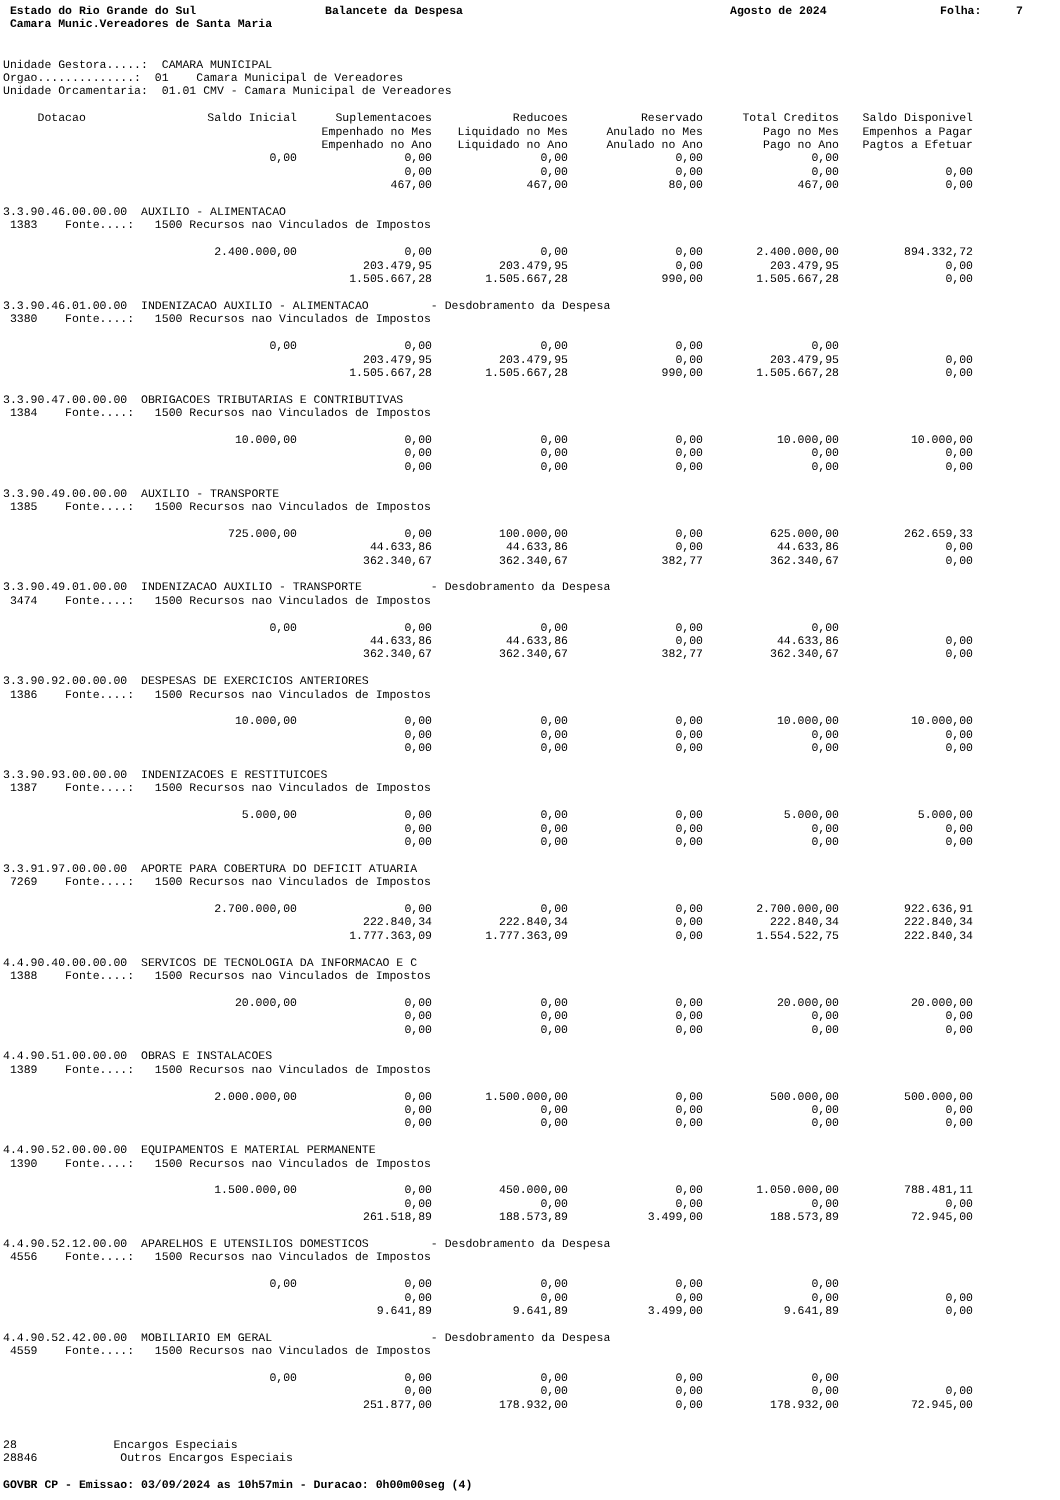Estado do Rio Grande do Sul
Balancete da Despesa
Agosto de 2024
Folha: 7
Camara Munic.Vereadores de Santa Maria
Unidade Gestora.....: CAMARA MUNICIPAL Orgao..............: 01 Camara Municipal de Vereadores Unidade Orcamentaria: 01.01 CMV - Camara Municipal de Vereadores
| Dotacao | Saldo Inicial | Suplementacoes | Reducoes | Reservado | Total Creditos | Saldo Disponivel |
| --- | --- | --- | --- | --- | --- | --- |
| | | Empenhado no Mes | Liquidado no Mes | Anulado no Mes | Pago no Mes | Empenhos a Pagar |
| | | Empenhado no Ano | Liquidado no Ano | Anulado no Ano | Pago no Ano | Pagtos a Efetuar |
| | 0,00 | 0,00 | 0,00 | 0,00 | 0,00 | |
| | | 0,00 | 0,00 | 0,00 | 0,00 | 0,00 |
| | | 467,00 | 467,00 | 80,00 | 467,00 | 0,00 |
| 3.3.90.46.00.00.00 AUXILIO - ALIMENTACAO | | | | | | |
| 1383 Fonte....: 1500 Recursos nao Vinculados de Impostos | | | | | | |
| | 2.400.000,00 | 0,00 | 0,00 | 0,00 | 2.400.000,00 | 894.332,72 |
| | | 203.479,95 | 203.479,95 | 0,00 | 203.479,95 | 0,00 |
| | | 1.505.667,28 | 1.505.667,28 | 990,00 | 1.505.667,28 | 0,00 |
| 3.3.90.46.01.00.00 INDENIZACAO AUXILIO - ALIMENTACAO - Desdobramento da Despesa | | | | | | |
| 3380 Fonte....: 1500 Recursos nao Vinculados de Impostos | | | | | | |
| | 0,00 | 0,00 | 0,00 | 0,00 | 0,00 | |
| | | 203.479,95 | 203.479,95 | 0,00 | 203.479,95 | 0,00 |
| | | 1.505.667,28 | 1.505.667,28 | 990,00 | 1.505.667,28 | 0,00 |
| 3.3.90.47.00.00.00 OBRIGACOES TRIBUTARIAS E CONTRIBUTIVAS | | | | | | |
| 1384 Fonte....: 1500 Recursos nao Vinculados de Impostos | | | | | | |
| | 10.000,00 | 0,00 | 0,00 | 0,00 | 10.000,00 | 10.000,00 |
| | | 0,00 | 0,00 | 0,00 | 0,00 | 0,00 |
| | | 0,00 | 0,00 | 0,00 | 0,00 | 0,00 |
| 3.3.90.49.00.00.00 AUXILIO - TRANSPORTE | | | | | | |
| 1385 Fonte....: 1500 Recursos nao Vinculados de Impostos | | | | | | |
| | 725.000,00 | 0,00 | 100.000,00 | 0,00 | 625.000,00 | 262.659,33 |
| | | 44.633,86 | 44.633,86 | 0,00 | 44.633,86 | 0,00 |
| | | 362.340,67 | 362.340,67 | 382,77 | 362.340,67 | 0,00 |
| 3.3.90.49.01.00.00 INDENIZACAO AUXILIO - TRANSPORTE - Desdobramento da Despesa | | | | | | |
| 3474 Fonte....: 1500 Recursos nao Vinculados de Impostos | | | | | | |
| | 0,00 | 0,00 | 0,00 | 0,00 | 0,00 | |
| | | 44.633,86 | 44.633,86 | 0,00 | 44.633,86 | 0,00 |
| | | 362.340,67 | 362.340,67 | 382,77 | 362.340,67 | 0,00 |
| 3.3.90.92.00.00.00 DESPESAS DE EXERCICIOS ANTERIORES | | | | | | |
| 1386 Fonte....: 1500 Recursos nao Vinculados de Impostos | | | | | | |
| | 10.000,00 | 0,00 | 0,00 | 0,00 | 10.000,00 | 10.000,00 |
| | | 0,00 | 0,00 | 0,00 | 0,00 | 0,00 |
| | | 0,00 | 0,00 | 0,00 | 0,00 | 0,00 |
| 3.3.90.93.00.00.00 INDENIZACOES E RESTITUICOES | | | | | | |
| 1387 Fonte....: 1500 Recursos nao Vinculados de Impostos | | | | | | |
| | 5.000,00 | 0,00 | 0,00 | 0,00 | 5.000,00 | 5.000,00 |
| | | 0,00 | 0,00 | 0,00 | 0,00 | 0,00 |
| | | 0,00 | 0,00 | 0,00 | 0,00 | 0,00 |
| 3.3.91.97.00.00.00 APORTE PARA COBERTURA DO DEFICIT ATUARIA | | | | | | |
| 7269 Fonte....: 1500 Recursos nao Vinculados de Impostos | | | | | | |
| | 2.700.000,00 | 0,00 | 0,00 | 0,00 | 2.700.000,00 | 922.636,91 |
| | | 222.840,34 | 222.840,34 | 0,00 | 222.840,34 | 222.840,34 |
| | | 1.777.363,09 | 1.777.363,09 | 0,00 | 1.554.522,75 | 222.840,34 |
| 4.4.90.40.00.00.00 SERVICOS DE TECNOLOGIA DA INFORMACAO E C | | | | | | |
| 1388 Fonte....: 1500 Recursos nao Vinculados de Impostos | | | | | | |
| | 20.000,00 | 0,00 | 0,00 | 0,00 | 20.000,00 | 20.000,00 |
| | | 0,00 | 0,00 | 0,00 | 0,00 | 0,00 |
| | | 0,00 | 0,00 | 0,00 | 0,00 | 0,00 |
| 4.4.90.51.00.00.00 OBRAS E INSTALACOES | | | | | | |
| 1389 Fonte....: 1500 Recursos nao Vinculados de Impostos | | | | | | |
| | 2.000.000,00 | 0,00 | 1.500.000,00 | 0,00 | 500.000,00 | 500.000,00 |
| | | 0,00 | 0,00 | 0,00 | 0,00 | 0,00 |
| | | 0,00 | 0,00 | 0,00 | 0,00 | 0,00 |
| 4.4.90.52.00.00.00 EQUIPAMENTOS E MATERIAL PERMANENTE | | | | | | |
| 1390 Fonte....: 1500 Recursos nao Vinculados de Impostos | | | | | | |
| | 1.500.000,00 | 0,00 | 450.000,00 | 0,00 | 1.050.000,00 | 788.481,11 |
| | | 0,00 | 0,00 | 0,00 | 0,00 | 0,00 |
| | | 261.518,89 | 188.573,89 | 3.499,00 | 188.573,89 | 72.945,00 |
| 4.4.90.52.12.00.00 APARELHOS E UTENSILIOS DOMESTICOS - Desdobramento da Despesa | | | | | | |
| 4556 Fonte....: 1500 Recursos nao Vinculados de Impostos | | | | | | |
| | 0,00 | 0,00 | 0,00 | 0,00 | 0,00 | |
| | | 0,00 | 0,00 | 0,00 | 0,00 | 0,00 |
| | | 9.641,89 | 9.641,89 | 3.499,00 | 9.641,89 | 0,00 |
| 4.4.90.52.42.00.00 MOBILIARIO EM GERAL - Desdobramento da Despesa | | | | | | |
| 4559 Fonte....: 1500 Recursos nao Vinculados de Impostos | | | | | | |
| | 0,00 | 0,00 | 0,00 | 0,00 | 0,00 | |
| | | 0,00 | 0,00 | 0,00 | 0,00 | 0,00 |
| | | 251.877,00 | 178.932,00 | 0,00 | 178.932,00 | 72.945,00 |
28 Encargos Especiais 28846 Outros Encargos Especiais
GOVBR CP - Emissao: 03/09/2024 as 10h57min - Duracao: 0h00m00seg (4)